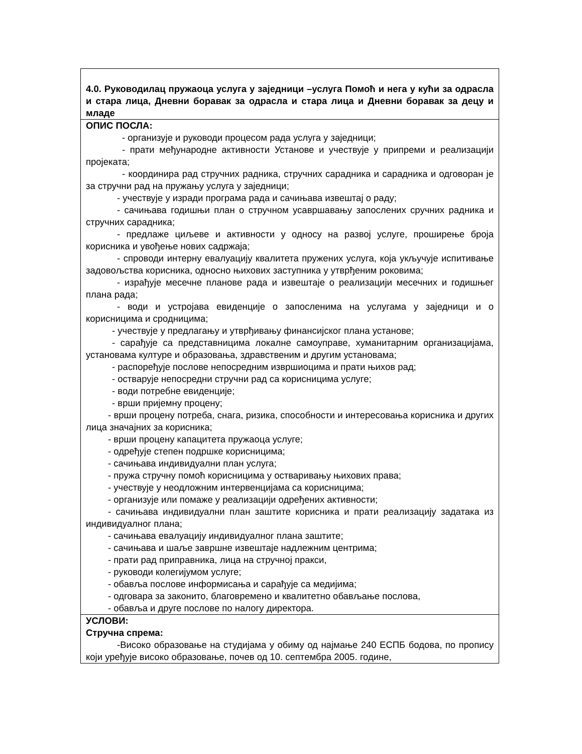| 4.0. Руководилац пружаоца услуга у заједници –услуга Помоћ и нега у кући за одрасла и стара лица, Дневни боравак за одрасла и стара лица и Дневни боравак за децу и младе |
| ОПИС ПОСЛА: - организује и руководи процесом рада услуга у заједници; - прати међународне активности Установе и учествује у припреми и реализацији пројеката; - координира рад стручних радника, стручних сарадника и сарадника и одговоран је за стручни рад на пружању услуга у заједници; - учествује у изради програма рада и сачињава извештај о раду; - сачињава годишњи план о стручном усавршавању запослених сручних радника и стручних сарадника; - предлаже циљеве и активности у односу на развој услуге, проширење броја корисника и увођење нових садржаја; - спроводи интерну евалуацију квалитета пружених услуга, која укључује испитивање задовољства корисника, односно њихових заступника у утврђеним роковима; - израђује месечне планове рада и извештаје о реализацији месечних и годишњег плана рада; - води и устројава евиденције о запосленима на услугама у заједници и о корисницима и сродницима; - учествује у предлагању и утврђивању финансијског плана установе; - сарађује са представницима локалне самоуправе, хуманитарним организацијама, установама културе и образовања, здравственим и другим установама; - распоређује послове непосредним извршиоцима и прати њихов рад; - остварује непосредни стручни рад са корисницима услуге; - води потребне евиденције; - врши пријемну процену; - врши процену потреба, снага, ризика, способности и интересовања корисника и других лица значајних за корисника; - врши процену капацитета пружаоца услуге; - одређује степен подршке корисницима; - сачињава индивидуални план услуга; - пружа стручну помоћ корисницима у остваривању њихових права; - учествује у неодложним интервенцијама са корисницима; - организује или помаже у реализацији одређених активности; - сачињава индивидуални план заштите корисника и прати реализацију задатака из индивидуалног плана; - сачињава евалуацију индивидуалног плана заштите; - сачињава и шаље завршне извештаје надлежним центрима; - прати рад приправника, лица на стручној пракси, - руководи колегијумом услуге; - обавља послове информисања и сарађује са медијима; - одговара за законито, благовремено и квалитетно обављање послова, - обавља и друге послове по налогу директора. |
| УСЛОВИ: Стручна спрема: -Високо образовање на студијама у обиму од најмање 240 ЕСПБ бодова, по пропису који уређује високо образовање, почев од 10. септембра 2005. године, |